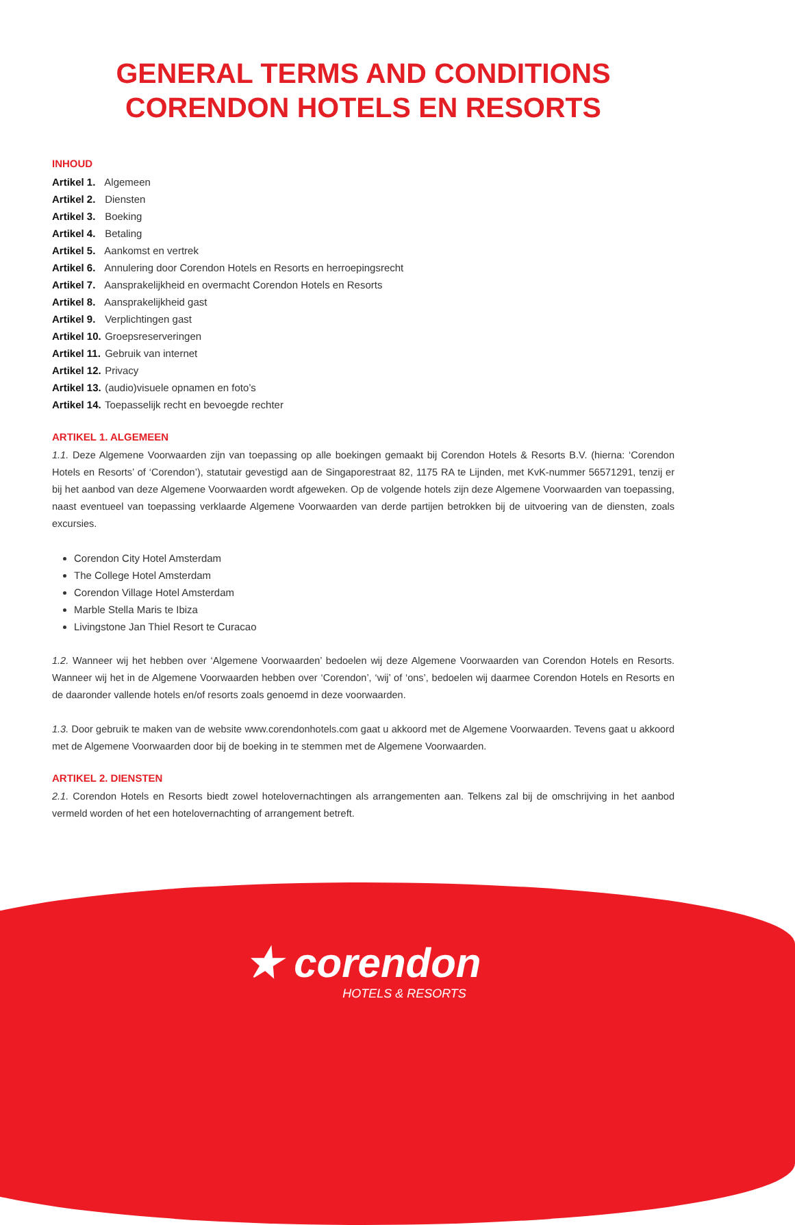GENERAL TERMS AND CONDITIONS
CORENDON HOTELS EN RESORTS
INHOUD
Artikel 1. Algemeen
Artikel 2. Diensten
Artikel 3. Boeking
Artikel 4. Betaling
Artikel 5. Aankomst en vertrek
Artikel 6. Annulering door Corendon Hotels en Resorts en herroepingsrecht
Artikel 7. Aansprakelijkheid en overmacht Corendon Hotels en Resorts
Artikel 8. Aansprakelijkheid gast
Artikel 9. Verplichtingen gast
Artikel 10. Groepsreserveringen
Artikel 11. Gebruik van internet
Artikel 12. Privacy
Artikel 13. (audio)visuele opnamen en foto’s
Artikel 14. Toepasselijk recht en bevoegde rechter
ARTIKEL 1. ALGEMEEN
1.1. Deze Algemene Voorwaarden zijn van toepassing op alle boekingen gemaakt bij Corendon Hotels & Resorts B.V. (hierna: ‘Corendon Hotels en Resorts’ of ‘Corendon’), statutair gevestigd aan de Singaporestraat 82, 1175 RA te Lijnden, met KvK-nummer 56571291, tenzij er bij het aanbod van deze Algemene Voorwaarden wordt afgeweken. Op de volgende hotels zijn deze Algemene Voorwaarden van toepassing, naast eventueel van toepassing verklaarde Algemene Voorwaarden van derde partijen betrokken bij de uitvoering van de diensten, zoals excursies.
Corendon City Hotel Amsterdam
The College Hotel Amsterdam
Corendon Village Hotel Amsterdam
Marble Stella Maris te Ibiza
Livingstone Jan Thiel Resort te Curacao
1.2. Wanneer wij het hebben over ‘Algemene Voorwaarden’ bedoelen wij deze Algemene Voorwaarden van Corendon Hotels en Resorts. Wanneer wij het in de Algemene Voorwaarden hebben over ‘Corendon’, ‘wij’ of ‘ons’, bedoelen wij daarmee Corendon Hotels en Resorts en de daaronder vallende hotels en/of resorts zoals genoemd in deze voorwaarden.
1.3. Door gebruik te maken van de website www.corendonhotels.com gaat u akkoord met de Algemene Voorwaarden. Tevens gaat u akkoord met de Algemene Voorwaarden door bij de boeking in te stemmen met de Algemene Voorwaarden.
ARTIKEL 2. DIENSTEN
2.1. Corendon Hotels en Resorts biedt zowel hotelovernachtingen als arrangementen aan. Telkens zal bij de omschrijving in het aanbod vermeld worden of het een hotelovernachting of arrangement betreft.
★ corendon
HOTELS & RESORTS